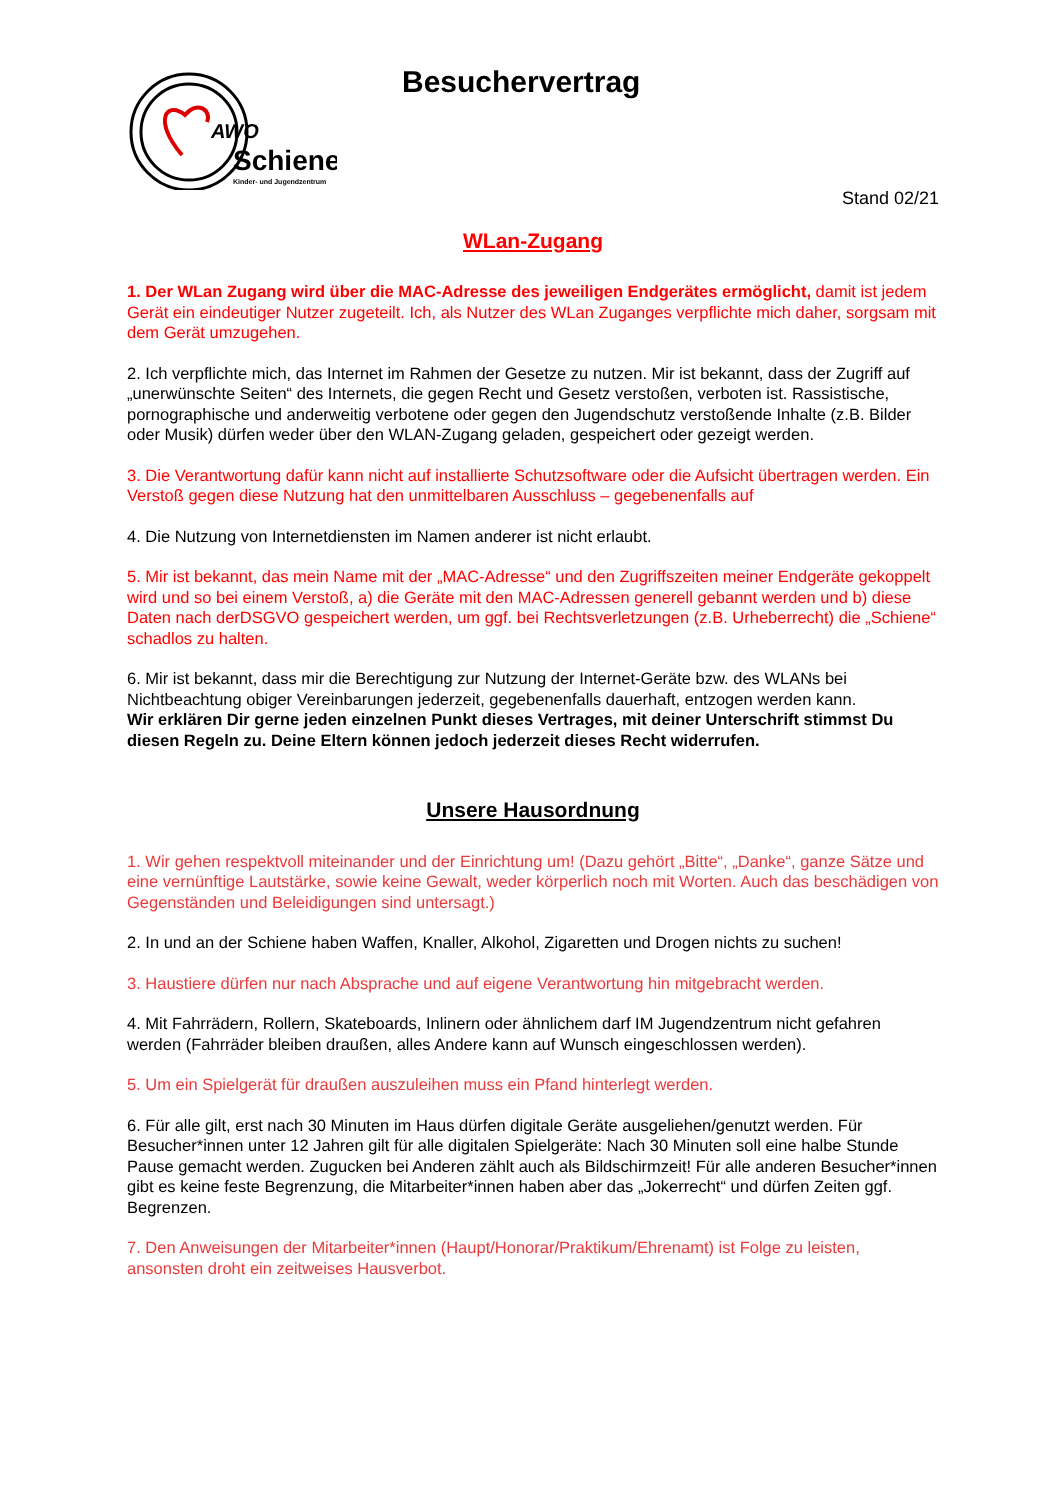AWO
Schiene
Kinder- und Jugendzentrum
Besuchervertrag
Stand 02/21
WLan-Zugang
1. Der WLan Zugang wird über die MAC-Adresse des jeweiligen Endgerätes ermöglicht, damit ist jedem Gerät ein eindeutiger Nutzer zugeteilt. Ich, als Nutzer des WLan Zuganges verpflichte mich daher, sorgsam mit dem Gerät umzugehen.
2. Ich verpflichte mich, das Internet im Rahmen der Gesetze zu nutzen. Mir ist bekannt, dass der Zugriff auf „unerwünschte Seiten“ des Internets, die gegen Recht und Gesetz verstoßen, verboten ist. Rassistische, pornographische und anderweitig verbotene oder gegen den Jugendschutz verstoßende Inhalte (z.B. Bilder oder Musik) dürfen weder über den WLAN-Zugang geladen, gespeichert oder gezeigt werden.
3. Die Verantwortung dafür kann nicht auf installierte Schutzsoftware oder die Aufsicht übertragen werden. Ein Verstoß gegen diese Nutzung hat den unmittelbaren Ausschluss – gegebenenfalls auf
4. Die Nutzung von Internetdiensten im Namen anderer ist nicht erlaubt.
5. Mir ist bekannt, das mein Name mit der „MAC-Adresse“ und den Zugriffszeiten meiner Endgeräte gekoppelt wird und so bei einem Verstoß, a) die Geräte mit den MAC-Adressen generell gebannt werden und b) diese Daten nach derDSGVO gespeichert werden, um ggf. bei Rechtsverletzungen (z.B. Urheberrecht) die „Schiene“ schadlos zu halten.
6. Mir ist bekannt, dass mir die Berechtigung zur Nutzung der Internet-Geräte bzw. des WLANs bei Nichtbeachtung obiger Vereinbarungen jederzeit, gegebenenfalls dauerhaft, entzogen werden kann.
Wir erklären Dir gerne jeden einzelnen Punkt dieses Vertrages, mit deiner Unterschrift stimmst Du diesen Regeln zu. Deine Eltern können jedoch jederzeit dieses Recht widerrufen.
Unsere Hausordnung
1. Wir gehen respektvoll miteinander und der Einrichtung um! (Dazu gehört „Bitte“, „Danke“, ganze Sätze und eine vernünftige Lautstärke, sowie keine Gewalt, weder körperlich noch mit Worten. Auch das beschädigen von Gegenständen und Beleidigungen sind untersagt.)
2. In und an der Schiene haben Waffen, Knaller, Alkohol, Zigaretten und Drogen nichts zu suchen!
3. Haustiere dürfen nur nach Absprache und auf eigene Verantwortung hin mitgebracht werden.
4. Mit Fahrrädern, Rollern, Skateboards, Inlinern oder ähnlichem darf IM Jugendzentrum nicht gefahren werden (Fahrräder bleiben draußen, alles Andere kann auf Wunsch eingeschlossen werden).
5. Um ein Spielgerät für draußen auszuleihen muss ein Pfand hinterlegt werden.
6. Für alle gilt, erst nach 30 Minuten im Haus dürfen digitale Geräte ausgeliehen/genutzt werden. Für Besucher*innen unter 12 Jahren gilt für alle digitalen Spielgeräte: Nach 30 Minuten soll eine halbe Stunde Pause gemacht werden. Zugucken bei Anderen zählt auch als Bildschirmzeit! Für alle anderen Besucher*innen gibt es keine feste Begrenzung, die Mitarbeiter*innen haben aber das „Jokerrecht“ und dürfen Zeiten ggf. Begrenzen.
7. Den Anweisungen der Mitarbeiter*innen (Haupt/Honorar/Praktikum/Ehrenamt) ist Folge zu leisten, ansonsten droht ein zeitweises Hausverbot.